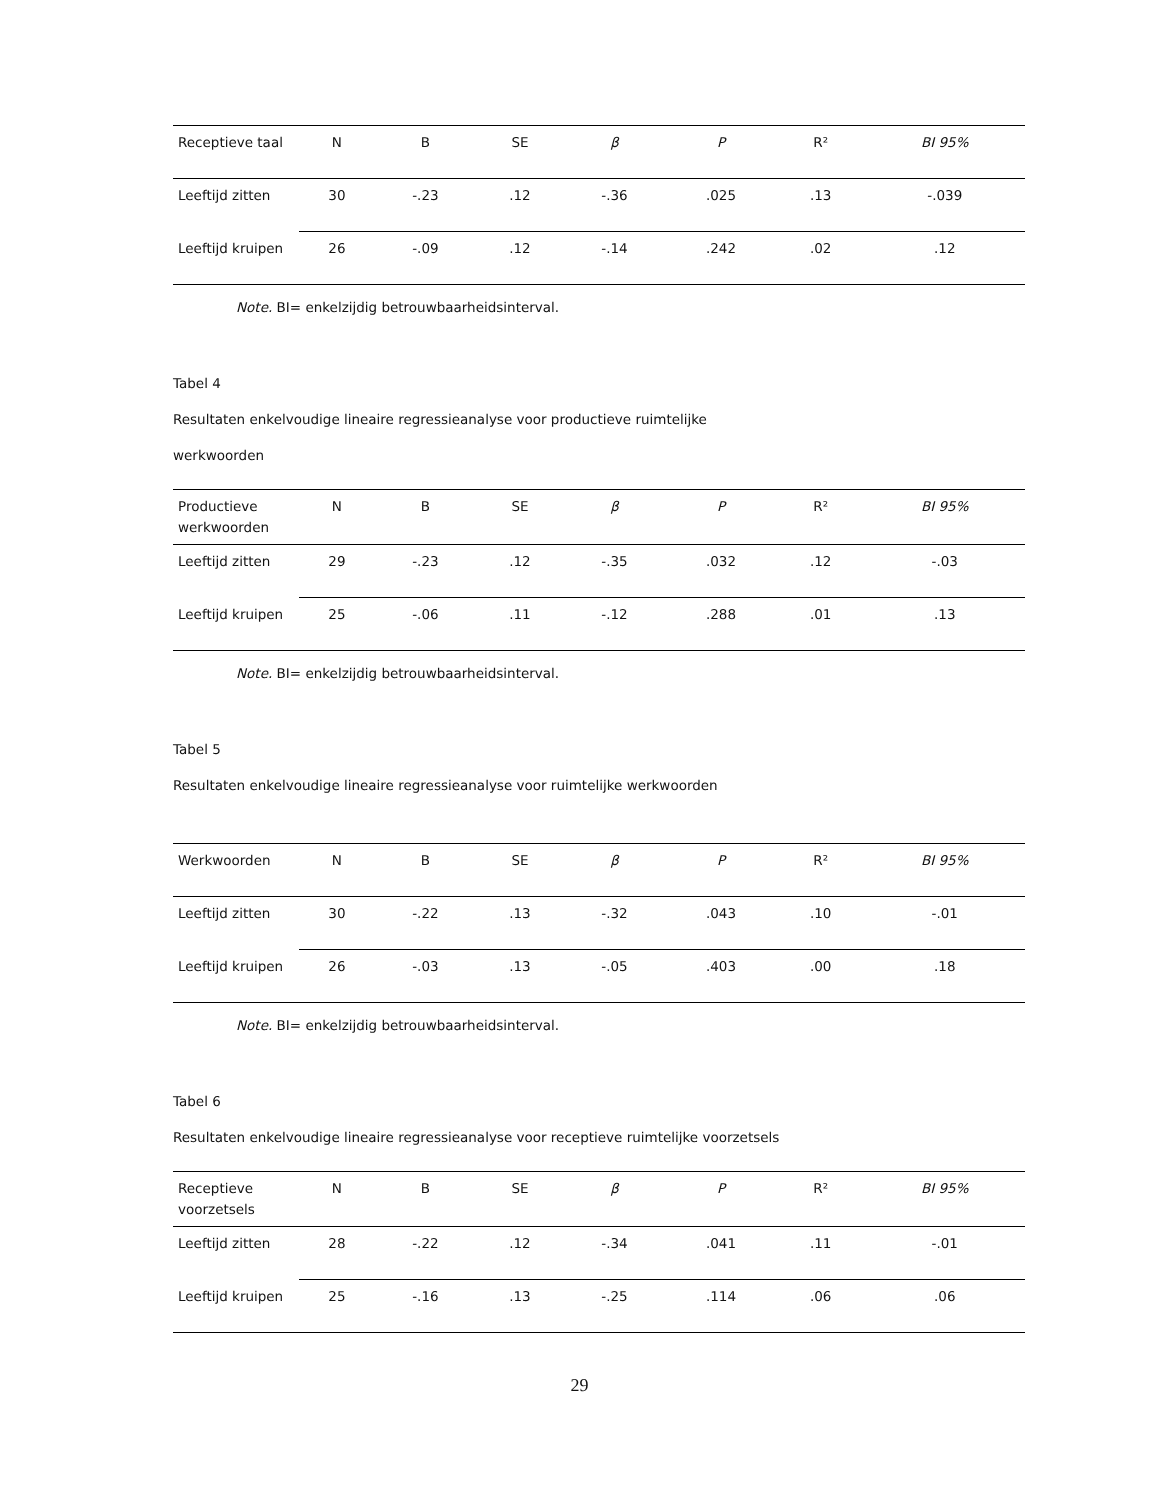| Receptieve taal | N | B | SE | β | P | R² | BI 95% |
| --- | --- | --- | --- | --- | --- | --- | --- |
| Leeftijd zitten | 30 | -.23 | .12 | -.36 | .025 | .13 | -.039 |
| Leeftijd kruipen | 26 | -.09 | .12 | -.14 | .242 | .02 | .12 |
Note. BI= enkelzijdig betrouwbaarheidsinterval.
Tabel 4
Resultaten enkelvoudige lineaire regressieanalyse voor productieve ruimtelijke
werkwoorden
| Productieve werkwoorden | N | B | SE | β | P | R² | BI 95% |
| --- | --- | --- | --- | --- | --- | --- | --- |
| Leeftijd zitten | 29 | -.23 | .12 | -.35 | .032 | .12 | -.03 |
| Leeftijd kruipen | 25 | -.06 | .11 | -.12 | .288 | .01 | .13 |
Note. BI= enkelzijdig betrouwbaarheidsinterval.
Tabel 5
Resultaten enkelvoudige lineaire regressieanalyse voor ruimtelijke werkwoorden
| Werkwoorden | N | B | SE | β | P | R² | BI 95% |
| --- | --- | --- | --- | --- | --- | --- | --- |
| Leeftijd zitten | 30 | -.22 | .13 | -.32 | .043 | .10 | -.01 |
| Leeftijd kruipen | 26 | -.03 | .13 | -.05 | .403 | .00 | .18 |
Note. BI= enkelzijdig betrouwbaarheidsinterval.
Tabel 6
Resultaten enkelvoudige lineaire regressieanalyse voor receptieve ruimtelijke voorzetsels
| Receptieve voorzetsels | N | B | SE | β | P | R² | BI 95% |
| --- | --- | --- | --- | --- | --- | --- | --- |
| Leeftijd zitten | 28 | -.22 | .12 | -.34 | .041 | .11 | -.01 |
| Leeftijd kruipen | 25 | -.16 | .13 | -.25 | .114 | .06 | .06 |
29